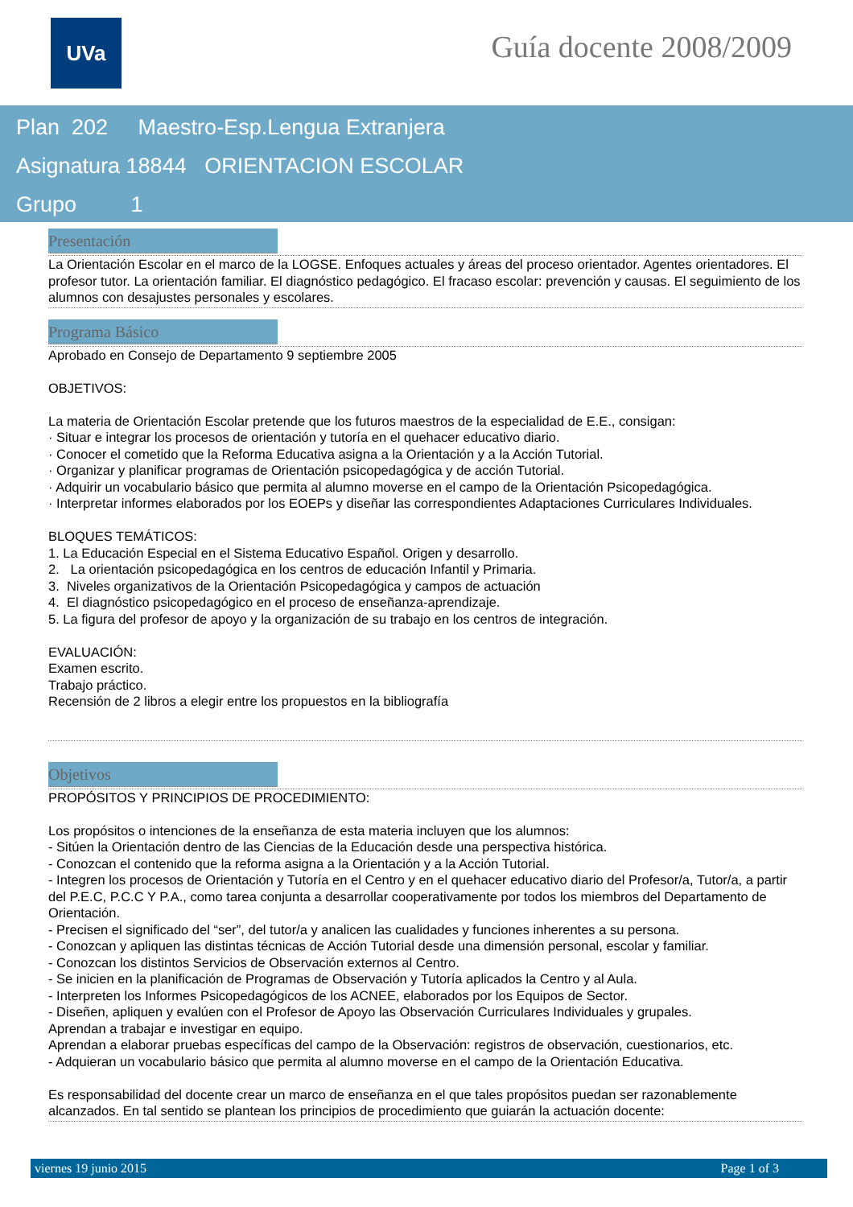UVa Guía docente 2008/2009
Plan 202 Maestro-Esp.Lengua Extranjera
Asignatura 18844 ORIENTACION ESCOLAR
Grupo 1
Presentación
La Orientación Escolar en el marco de la LOGSE. Enfoques actuales y áreas del proceso orientador. Agentes orientadores. El profesor tutor. La orientación familiar. El diagnóstico pedagógico. El fracaso escolar: prevención y causas. El seguimiento de los alumnos con desajustes personales y escolares.
Programa Básico
Aprobado en Consejo de Departamento 9 septiembre 2005
OBJETIVOS:
La materia de Orientación Escolar pretende que los futuros maestros de la especialidad de E.E., consigan:
· Situar e integrar los procesos de orientación y tutoría en el quehacer educativo diario.
· Conocer el cometido que la Reforma Educativa asigna a la Orientación y a la Acción Tutorial.
· Organizar y planificar programas de Orientación psicopedagógica y de acción Tutorial.
· Adquirir un vocabulario básico que permita al alumno moverse en el campo de la Orientación Psicopedagógica.
· Interpretar informes elaborados por los EOEPs y diseñar las correspondientes Adaptaciones Curriculares Individuales.
BLOQUES TEMÁTICOS:
1. La Educación Especial en el Sistema Educativo Español. Origen y desarrollo.
2. La orientación psicopedagógica en los centros de educación Infantil y Primaria.
3. Niveles organizativos de la Orientación Psicopedagógica y campos de actuación
4. El diagnóstico psicopedagógico en el proceso de enseñanza-aprendizaje.
5. La figura del profesor de apoyo y la organización de su trabajo en los centros de integración.
EVALUACIÓN:
Examen escrito.
Trabajo práctico.
Recensión de 2 libros a elegir entre los propuestos en la bibliografía
Objetivos
PROPÓSITOS Y PRINCIPIOS DE PROCEDIMIENTO:
Los propósitos o intenciones de la enseñanza de esta materia incluyen que los alumnos:
- Sitúen la Orientación dentro de las Ciencias de la Educación desde una perspectiva histórica.
- Conozcan el contenido que la reforma asigna a la Orientación y a la Acción Tutorial.
- Integren los procesos de Orientación y Tutoría en el Centro y en el quehacer educativo diario del Profesor/a, Tutor/a, a partir del P.E.C, P.C.C Y P.A., como tarea conjunta a desarrollar cooperativamente por todos los miembros del Departamento de Orientación.
- Precisen el significado del “ser”, del tutor/a y analicen las cualidades y funciones inherentes a su persona.
- Conozcan y apliquen las distintas técnicas de Acción Tutorial desde una dimensión personal, escolar y familiar.
- Conozcan los distintos Servicios de Observación externos al Centro.
- Se inicien en la planificación de Programas de Observación y Tutoría aplicados la Centro y al Aula.
- Interpreten los Informes Psicopedagógicos de los ACNEE, elaborados por los Equipos de Sector.
- Diseñen, apliquen y evalúen con el Profesor de Apoyo las Observación Curriculares Individuales y grupales.
Aprendan a trabajar e investigar en equipo.
Aprendan a elaborar pruebas específicas del campo de la Observación: registros de observación, cuestionarios, etc.
- Adquieran un vocabulario básico que permita al alumno moverse en el campo de la Orientación Educativa.
Es responsabilidad del docente crear un marco de enseñanza en el que tales propósitos puedan ser razonablemente alcanzados. En tal sentido se plantean los principios de procedimiento que guiarán la actuación docente:
viernes 19 junio 2015 Page 1 of 3